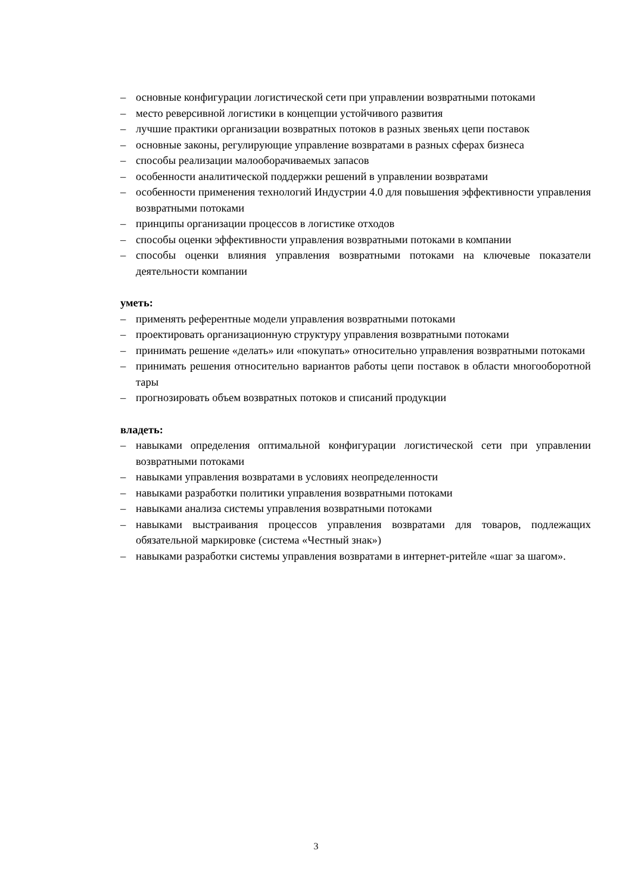– основные конфигурации логистической сети при управлении возвратными потоками
– место реверсивной логистики в концепции устойчивого развития
– лучшие практики организации возвратных потоков в разных звеньях цепи поставок
– основные законы, регулирующие управление возвратами в разных сферах бизнеса
– способы реализации малооборачиваемых запасов
– особенности аналитической поддержки решений в управлении возвратами
– особенности применения технологий Индустрии 4.0 для повышения эффективности управления возвратными потоками
– принципы организации процессов в логистике отходов
– способы оценки эффективности управления возвратными потоками в компании
– способы оценки влияния управления возвратными потоками на ключевые показатели деятельности компании
уметь:
– применять референтные модели управления возвратными потоками
– проектировать организационную структуру управления возвратными потоками
– принимать решение «делать» или «покупать» относительно управления возвратными потоками
– принимать решения относительно вариантов работы цепи поставок в области многооборотной тары
– прогнозировать объем возвратных потоков и списаний продукции
владеть:
– навыками определения оптимальной конфигурации логистической сети при управлении возвратными потоками
– навыками управления возвратами в условиях неопределенности
– навыками разработки политики управления возвратными потоками
– навыками анализа системы управления возвратными потоками
– навыками выстраивания процессов управления возвратами для товаров, подлежащих обязательной маркировке (система «Честный знак»)
– навыками разработки системы управления возвратами в интернет-ритейле «шаг за шагом».
3